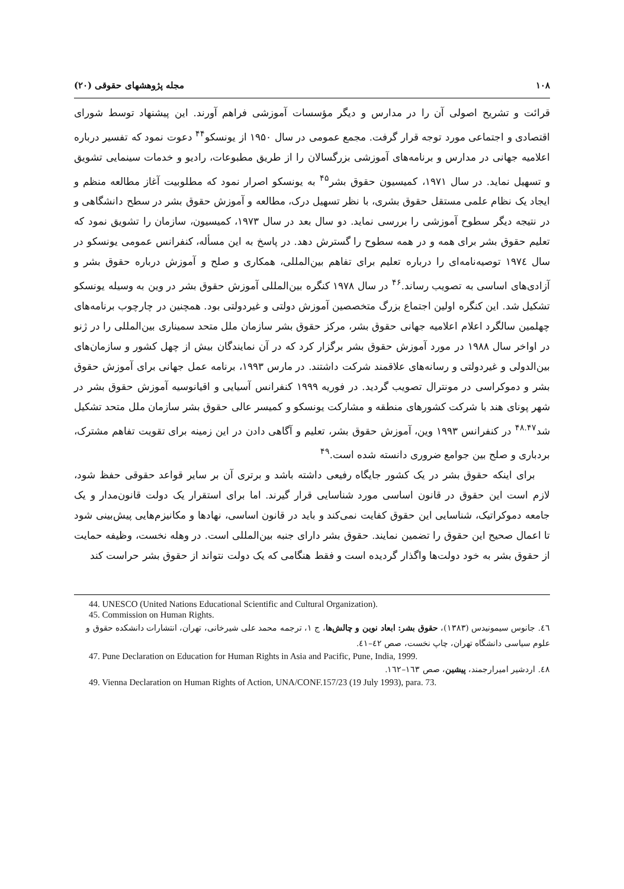۱۰۸ مجله پژوهشهای حقوقی (۲۰)
قرائت و تشریح اصولی آن را در مدارس و دیگر مؤسسات آموزشی فراهم آورند. این پیشنهاد توسط شورای اقتصادی و اجتماعی مورد توجه قرار گرفت. مجمع عمومی در سال ۱۹۵۰ از یونسکو<sup>۴۴</sup> دعوت نمود که تفسیر درباره اعلامیه جهانی در مدارس و برنامه‌های آموزشی بزرگسالان را از طریق مطبوعات، رادیو و خدمات سینمایی تشویق و تسهیل نماید. در سال ۱۹۷۱، کمیسیون حقوق بشر<sup>۴۵</sup> به یونسکو اصرار نمود که مطلوبیت آغاز مطالعه منظم و ایجاد یک نظام علمی مستقل حقوق بشری، با نظر تسهیل درک، مطالعه و آموزش حقوق بشر در سطح دانشگاهی و در نتیجه دیگر سطوح آموزشی را بررسی نماید. دو سال بعد در سال ۱۹۷۳، کمیسیون، سازمان را تشویق نمود که تعلیم حقوق بشر برای همه و در همه سطوح را گسترش دهد. در پاسخ به این مسأله، کنفرانس عمومی یونسکو در سال ۱۹۷٤ توصیه‌نامه‌ای را درباره تعلیم برای تفاهم بین‌المللی، همکاری و صلح و آموزش درباره حقوق بشر و آزادی‌های اساسی به تصویب رساند.<sup>۴۶</sup> در سال ۱۹۷۸ کنگره بین‌المللی آموزش حقوق بشر در وین به وسیله یونسکو تشکیل شد. این کنگره اولین اجتماع بزرگ متخصصین آموزش دولتی و غیردولتی بود. همچنین در چارچوب برنامه‌های چهلمین سالگرد اعلام اعلامیه جهانی حقوق بشر، مرکز حقوق بشر سازمان ملل متحد سمیناری بین‌المللی را در ژنو در اواخر سال ۱۹۸۸ در مورد آموزش حقوق بشر برگزار کرد که در آن نمایندگان بیش از چهل کشور و سازمان‌های بین‌الدولی و غیردولتی و رسانه‌های علاقمند شرکت داشتند. در مارس ۱۹۹۳، برنامه عمل جهانی برای آموزش حقوق بشر و دموکراسی در مونترال تصویب گردید. در فوریه ۱۹۹۹ کنفرانس آسیایی و اقیانوسیه آموزش حقوق بشر در شهر پونای هند با شرکت کشورهای منطقه و مشارکت یونسکو و کمیسر عالی حقوق بشر سازمان ملل متحد تشکیل شد<sup>۴۸.۴۷</sup> در کنفرانس ۱۹۹۳ وین، آموزش حقوق بشر، تعلیم و آگاهی دادن در این زمینه برای تقویت تفاهم مشترک، بردباری و صلح بین جوامع ضروری دانسته شده است.<sup>۴۹</sup>
برای اینکه حقوق بشر در یک کشور جایگاه رفیعی داشته باشد و برتری آن بر سایر قواعد حقوقی حفظ شود، لازم است این حقوق در قانون اساسی مورد شناسایی قرار گیرند. اما برای استقرار یک دولت قانون‌مدار و یک جامعه دموکراتیک، شناسایی این حقوق کفایت نمی‌کند و باید در قانون اساسی، نهادها و مکانیزم‌هایی پیش‌بینی شود تا اعمال صحیح این حقوق را تضمین نمایند. حقوق بشر دارای جنبه بین‌المللی است. در وهله نخست، وظیفه حمایت از حقوق بشر به خود دولت‌ها واگذار گردیده است و فقط هنگامی که یک دولت نتواند از حقوق بشر حراست کند
44. UNESCO (United Nations Educational Scientific and Cultural Organization).
45. Commission on Human Rights.
٤٦. جانوس سیمونیدس (۱۳۸۳)، حقوق بشر: ابعاد نوین و چالش‌ها، ج ۱، ترجمه محمد علی شیرخانی، تهران، انتشارات دانشکده حقوق و علوم سیاسی دانشگاه تهران، چاپ نخست، صص ٤۲–٤۱.
47. Pune Declaration on Education for Human Rights in Asia and Pacific, Pune, India, 1999.
٤٨. اردشیر امیرارجمند، پیشین، صص ۱٦۳–۱٦۲.
49. Vienna Declaration on Human Rights of Action, UNA/CONF.157/23 (19 July 1993), para. 73.